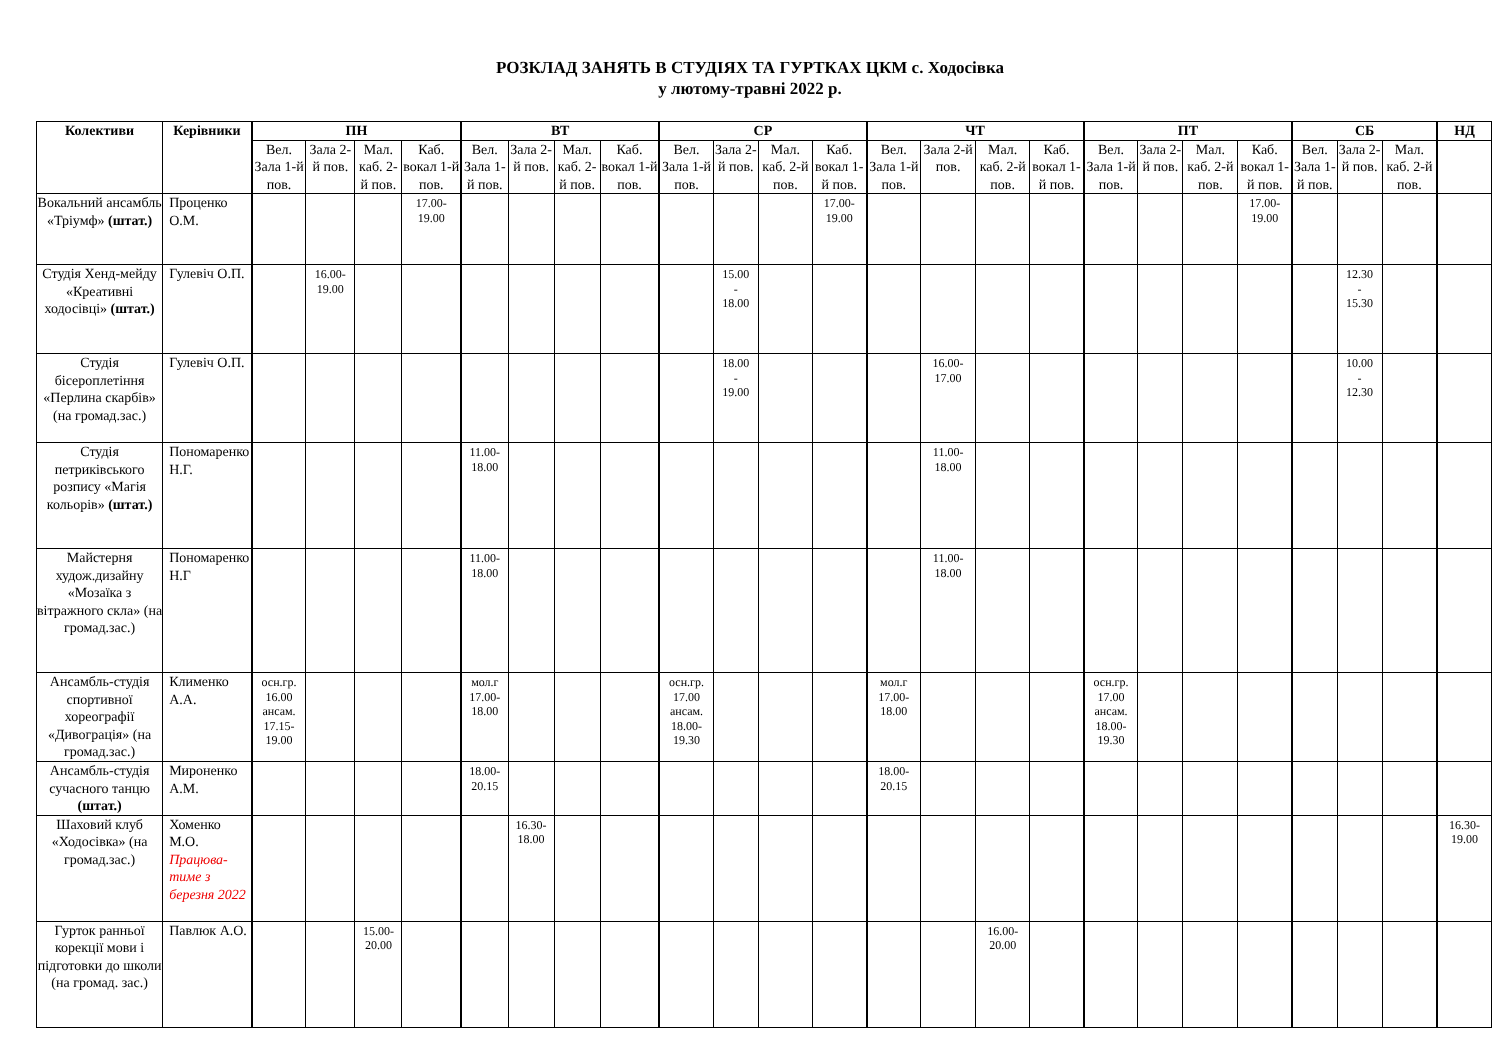РОЗКЛАД ЗАНЯТЬ В СТУДІЯХ ТА ГУРТКАХ ЦКМ с. Ходосівка
у лютому-травні 2022 р.
| Колективи | Керівники | ПН | | | | ВТ | | | | СР | | | | ЧТ | | | | ПТ | | | | СБ | | | НД |
| --- | --- | --- | --- | --- | --- | --- | --- | --- | --- | --- | --- | --- | --- | --- | --- | --- | --- | --- | --- | --- | --- | --- | --- | --- | --- |
| | | Вел. Зала 1-й пов. | Зала 2-й пов. | Мал. каб. 2-й пов. | Каб. вокал 1-й пов. | Вел. Зала 1-й пов. | Зала 2-й пов. | Мал. каб. 2-й пов. | Каб. вокал 1-й пов. | Вел. Зала 1-й пов. | Зала 2-й пов. | Мал. каб. 2-й пов. | Каб. вокал 1-й пов. | Вел. Зала 1-й пов. | Зала 2-й пов. | Мал. каб. 2-й пов. | Каб. вокал 1-й пов. | Вел. Зала 1-й пов. | Зала 2-й пов. | Мал. каб. 2-й пов. | Каб. вокал 1-й пов. | Вел. Зала 1-й пов. | Зала 2-й пов. | Мал. каб. 2-й пов. | |
| Вокальний ансамбль «Тріумф» (штат.) | Проценко О.М. | | | | 17.00-19.00 | | | | | | | | 17.00-19.00 | | | | | | | | 17.00-19.00 | | | | |
| Студія Хенд-мейду «Креативні ходосівці» (штат.) | Гулевіч О.П. | | 16.00-19.00 | | | | | | | | 15.00 - 18.00 | | | | | | | | | | | | 12.30 - 15.30 | | |
| Студія бісероплетіння «Перлина скарбів» (на громад.зас.) | Гулевіч О.П. | | | | | | | | | | 18.00 - 19.00 | | | | 16.00-17.00 | | | | | | | | 10.00 - 12.30 | | |
| Студія петриківського розпису «Магія кольорів» (штат.) | Пономаренко Н.Г. | | | | | 11.00-18.00 | | | | | | | | | 11.00-18.00 | | | | | | | | | | |
| Майстерня худож.дизайну «Мозаїка з вітражного скла» (на громад.зас.) | Пономаренко Н.Г | | | | | 11.00-18.00 | | | | | | | | | 11.00-18.00 | | | | | | | | | | |
| Ансамбль-студія спортивної хореографії «Дивограція» (на громад.зас.) | Клименко А.А. | осн.гр. 16.00 ансам. 17.15-19.00 | | | | мол.г 17.00-18.00 | | | | осн.гр. 17.00 ансам. 18.00-19.30 | | | | мол.г 17.00-18.00 | | | | осн.гр. 17.00 ансам. 18.00-19.30 | | | | | | | |
| Ансамбль-студія сучасного танцю (штат.) | Мироненко А.М. | | | | | 18.00-20.15 | | | | | | | | 18.00-20.15 | | | | | | | | | | | |
| Шаховий клуб «Ходосівка» (на громад.зас.) | Хоменко М.О. Працюва-тиме з березня 2022 | | | | | | 16.30-18.00 | | | | | | | | | | | | | | | | | | 16.30-19.00 |
| Гурток ранньої корекції мови і підготовки до школи (на громад. зас.) | Павлюк А.О. | | | 15.00-20.00 | | | | | | | | | | | | 16.00-20.00 | | | | | | | | | |